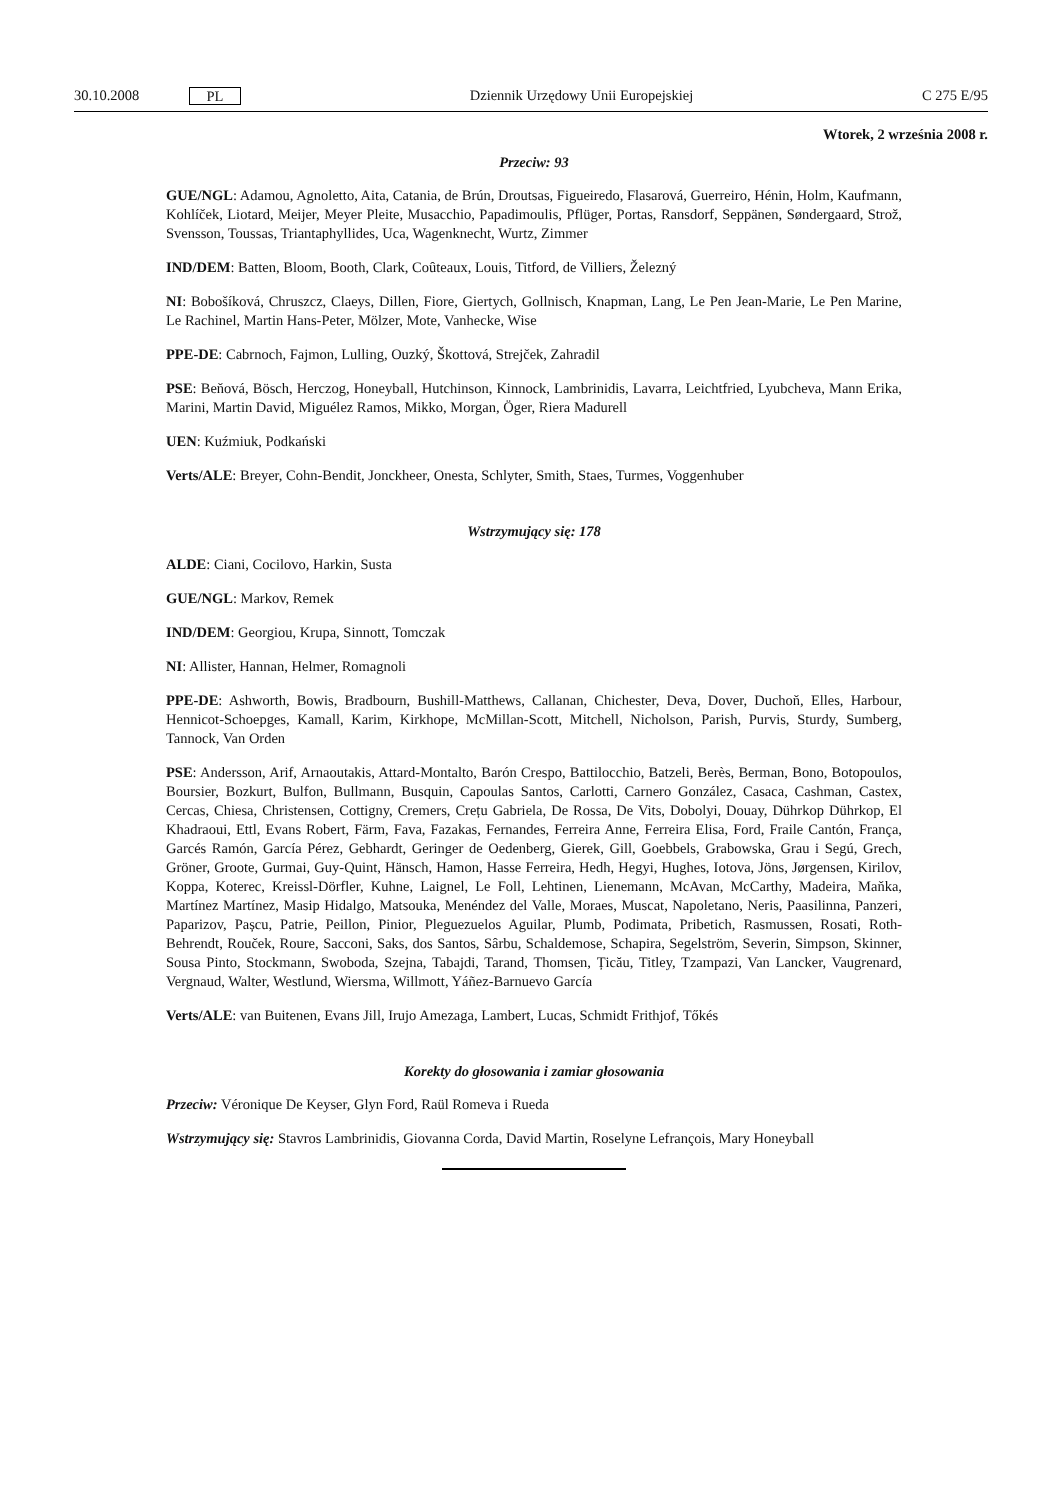30.10.2008 PL Dziennik Urzędowy Unii Europejskiej C 275 E/95
Wtorek, 2 września 2008 r.
Przeciw: 93
GUE/NGL: Adamou, Agnoletto, Aita, Catania, de Brún, Droutsas, Figueiredo, Flasarová, Guerreiro, Hénin, Holm, Kaufmann, Kohlíček, Liotard, Meijer, Meyer Pleite, Musacchio, Papadimoulis, Pflüger, Portas, Ransdorf, Seppänen, Søndergaard, Strož, Svensson, Toussas, Triantaphyllides, Uca, Wagenknecht, Wurtz, Zimmer
IND/DEM: Batten, Bloom, Booth, Clark, Coûteaux, Louis, Titford, de Villiers, Železný
NI: Bobošíková, Chruszcz, Claeys, Dillen, Fiore, Giertych, Gollnisch, Knapman, Lang, Le Pen Jean-Marie, Le Pen Marine, Le Rachinel, Martin Hans-Peter, Mölzer, Mote, Vanhecke, Wise
PPE-DE: Cabrnoch, Fajmon, Lulling, Ouzký, Škottová, Strejček, Zahradil
PSE: Beňová, Bösch, Herczog, Honeyball, Hutchinson, Kinnock, Lambrinidis, Lavarra, Leichtfried, Lyubcheva, Mann Erika, Marini, Martin David, Miguélez Ramos, Mikko, Morgan, Öger, Riera Madurell
UEN: Kuźmiuk, Podkański
Verts/ALE: Breyer, Cohn-Bendit, Jonckheer, Onesta, Schlyter, Smith, Staes, Turmes, Voggenhuber
Wstrzymujący się: 178
ALDE: Ciani, Cocilovo, Harkin, Susta
GUE/NGL: Markov, Remek
IND/DEM: Georgiou, Krupa, Sinnott, Tomczak
NI: Allister, Hannan, Helmer, Romagnoli
PPE-DE: Ashworth, Bowis, Bradbourn, Bushill-Matthews, Callanan, Chichester, Deva, Dover, Duchoň, Elles, Harbour, Hennicot-Schoepges, Kamall, Karim, Kirkhope, McMillan-Scott, Mitchell, Nicholson, Parish, Purvis, Sturdy, Sumberg, Tannock, Van Orden
PSE: Andersson, Arif, Arnaoutakis, Attard-Montalto, Barón Crespo, Battilocchio, Batzeli, Berès, Berman, Bono, Botopoulos, Boursier, Bozkurt, Bulfon, Bullmann, Busquin, Capoulas Santos, Carlotti, Carnero González, Casaca, Cashman, Castex, Cercas, Chiesa, Christensen, Cottigny, Cremers, Crețu Gabriela, De Rossa, De Vits, Dobolyi, Douay, Dührkop Dührkop, El Khadraoui, Ettl, Evans Robert, Färm, Fava, Fazakas, Fernandes, Ferreira Anne, Ferreira Elisa, Ford, Fraile Cantón, França, Garcés Ramón, García Pérez, Gebhardt, Geringer de Oedenberg, Gierek, Gill, Goebbels, Grabowska, Grau i Segú, Grech, Gröner, Groote, Gurmai, Guy-Quint, Hänsch, Hamon, Hasse Ferreira, Hedh, Hegyi, Hughes, Iotova, Jöns, Jørgensen, Kirilov, Koppa, Koterec, Kreissl-Dörfler, Kuhne, Laignel, Le Foll, Lehtinen, Lienemann, McAvan, McCarthy, Madeira, Maňka, Martínez Martínez, Masip Hidalgo, Matsouka, Menéndez del Valle, Moraes, Muscat, Napoletano, Neris, Paasilinna, Panzeri, Paparizov, Pașcu, Patrie, Peillon, Pinior, Pleguezuelos Aguilar, Plumb, Podimata, Pribetich, Rasmussen, Rosati, Roth-Behrendt, Rouček, Roure, Sacconi, Saks, dos Santos, Sârbu, Schaldemose, Schapira, Segelström, Severin, Simpson, Skinner, Sousa Pinto, Stockmann, Swoboda, Szejna, Tabajdi, Tarand, Thomsen, Țicău, Titley, Tzampazi, Van Lancker, Vaugrenard, Vergnaud, Walter, Westlund, Wiersma, Willmott, Yáñez-Barnuevo García
Verts/ALE: van Buitenen, Evans Jill, Irujo Amezaga, Lambert, Lucas, Schmidt Frithjof, Tőkés
Korekty do głosowania i zamiar głosowania
Przeciw: Véronique De Keyser, Glyn Ford, Raül Romeva i Rueda
Wstrzymujący się: Stavros Lambrinidis, Giovanna Corda, David Martin, Roselyne Lefrançois, Mary Honeyball